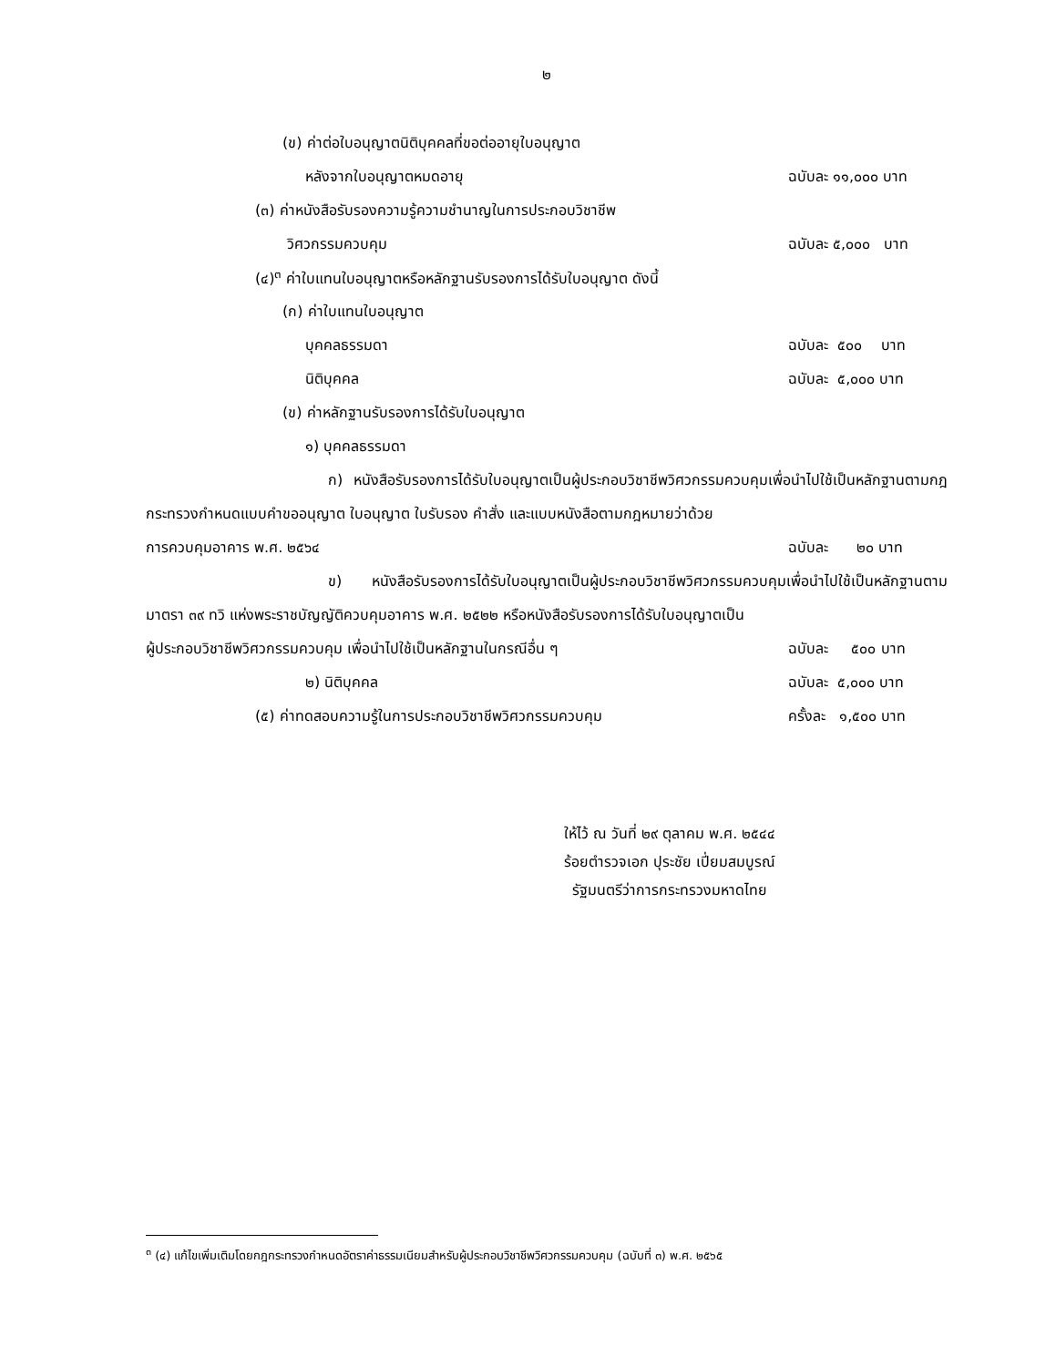๒
(ข) ค่าต่อใบอนุญาตนิติบุคคลที่ขอต่ออายุใบอนุญาต
หลังจากใบอนุญาตหมดอายุ ฉบับละ ๑๑,๐๐๐ บาท
(๓) ค่าหนังสือรับรองความรู้ความชำนาญในการประกอบวิชาชีพ
วิศวกรรมควบคุม ฉบับละ ๕,๐๐๐ บาท
(๔)<sup>๓</sup> ค่าใบแทนใบอนุญาตหรือหลักฐานรับรองการได้รับใบอนุญาต ดังนี้
(ก) ค่าใบแทนใบอนุญาต
บุคคลธรรมดา ฉบับละ ๕๐๐ บาท
นิติบุคคล ฉบับละ ๕,๐๐๐ บาท
(ข) ค่าหลักฐานรับรองการได้รับใบอนุญาต
๑) บุคคลธรรมดา
ก) หนังสือรับรองการได้รับใบอนุญาตเป็นผู้ประกอบวิชาชีพวิศวกรรมควบคุมเพื่อนำไปใช้เป็นหลักฐานตามกฎกระทรวงกำหนดแบบคำขออนุญาต ใบอนุญาต ใบรับรอง คำสั่ง และแบบหนังสือตามกฎหมายว่าด้วย
การควบคุมอาคาร พ.ศ. ๒๕๖๔ ฉบับละ ๒๐ บาท
ข) หนังสือรับรองการได้รับใบอนุญาตเป็นผู้ประกอบวิชาชีพวิศวกรรมควบคุมเพื่อนำไปใช้เป็นหลักฐานตามมาตรา ๓๙ ทวิ แห่งพระราชบัญญัติควบคุมอาคาร พ.ศ. ๒๕๒๒ หรือหนังสือรับรองการได้รับใบอนุญาตเป็น
ผู้ประกอบวิชาชีพวิศวกรรมควบคุม เพื่อนำไปใช้เป็นหลักฐานในกรณีอื่น ๆ ฉบับละ ๕๐๐ บาท
๒) นิติบุคคล ฉบับละ ๕,๐๐๐ บาท
(๕) ค่าทดสอบความรู้ในการประกอบวิชาชีพวิศวกรรมควบคุม ครั้งละ ๑,๕๐๐ บาท
ให้ไว้ ณ วันที่ ๒๙ ตุลาคม พ.ศ. ๒๕๔๔
ร้อยตำรวจเอก ปุระชัย เปี่ยมสมบูรณ์
รัฐมนตรีว่าการกระทรวงมหาดไทย
<sup>๓</sup> (๔) แก้ไขเพิ่มเติมโดยกฎกระทรวงกำหนดอัตราค่าธรรมเนียมสำหรับผู้ประกอบวิชาชีพวิศวกรรมควบคุม (ฉบับที่ ๓) พ.ศ. ๒๕๖๕